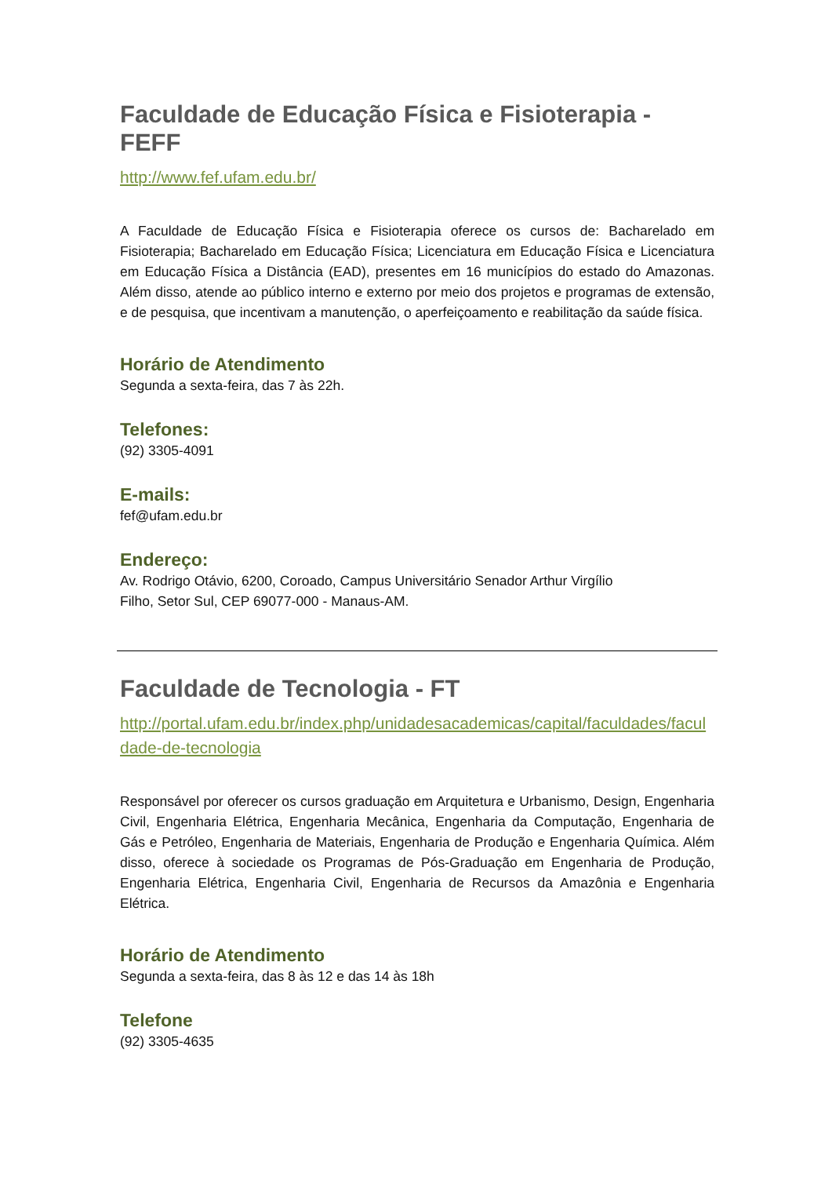Faculdade de Educação Física e Fisioterapia - FEFF
http://www.fef.ufam.edu.br/
A Faculdade de Educação Física e Fisioterapia oferece os cursos de: Bacharelado em Fisioterapia; Bacharelado em Educação Física; Licenciatura em Educação Física e Licenciatura em Educação Física a Distância (EAD), presentes em 16 municípios do estado do Amazonas. Além disso, atende ao público interno e externo por meio dos projetos e programas de extensão, e de pesquisa, que incentivam a manutenção, o aperfeiçoamento e reabilitação da saúde física.
Horário de Atendimento
Segunda a sexta-feira, das 7 às 22h.
Telefones:
(92) 3305-4091
E-mails:
fef@ufam.edu.br
Endereço:
Av. Rodrigo Otávio, 6200, Coroado, Campus Universitário Senador Arthur Virgílio
Filho, Setor Sul, CEP 69077-000 - Manaus-AM.
Faculdade de Tecnologia - FT
http://portal.ufam.edu.br/index.php/unidadesacademicas/capital/faculdades/faculdade-de-tecnologia
Responsável por oferecer os cursos graduação em Arquitetura e Urbanismo, Design, Engenharia Civil, Engenharia Elétrica, Engenharia Mecânica, Engenharia da Computação, Engenharia de Gás e Petróleo, Engenharia de Materiais, Engenharia de Produção e Engenharia Química. Além disso, oferece à sociedade os Programas de Pós-Graduação em Engenharia de Produção, Engenharia Elétrica, Engenharia Civil, Engenharia de Recursos da Amazônia e Engenharia Elétrica.
Horário de Atendimento
Segunda a sexta-feira, das 8 às 12 e das 14 às 18h
Telefone
(92) 3305-4635